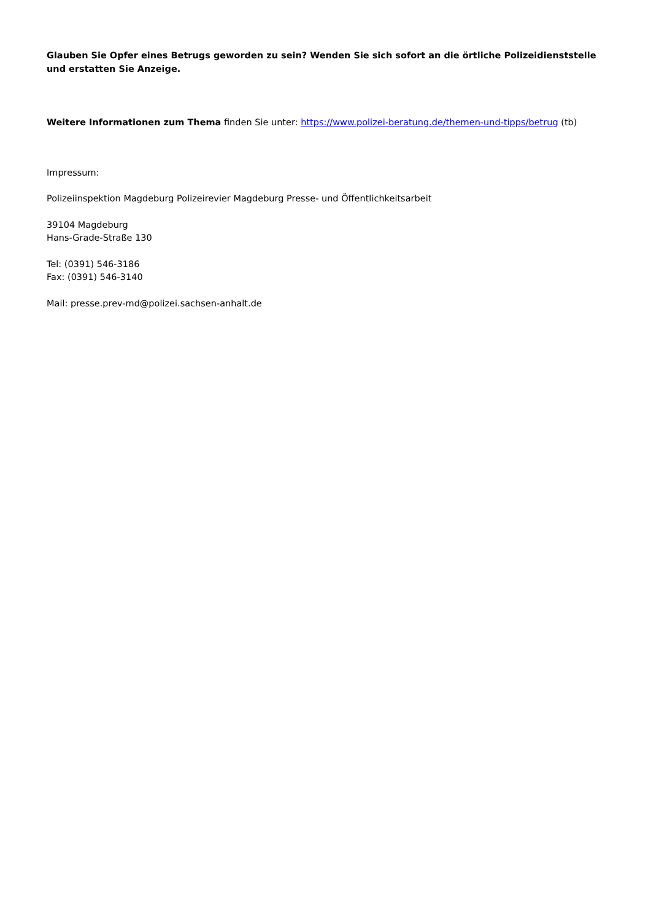Glauben Sie Opfer eines Betrugs geworden zu sein? Wenden Sie sich sofort an die örtliche Polizeidienststelle und erstatten Sie Anzeige.
Weitere Informationen zum Thema finden Sie unter: https://www.polizei-beratung.de/themen-und-tipps/betrug (tb)
Impressum:
Polizeiinspektion Magdeburg Polizeirevier Magdeburg Presse- und Öffentlichkeitsarbeit
39104 Magdeburg
Hans-Grade-Straße 130
Tel: (0391) 546-3186
Fax: (0391) 546-3140
Mail: presse.prev-md@polizei.sachsen-anhalt.de